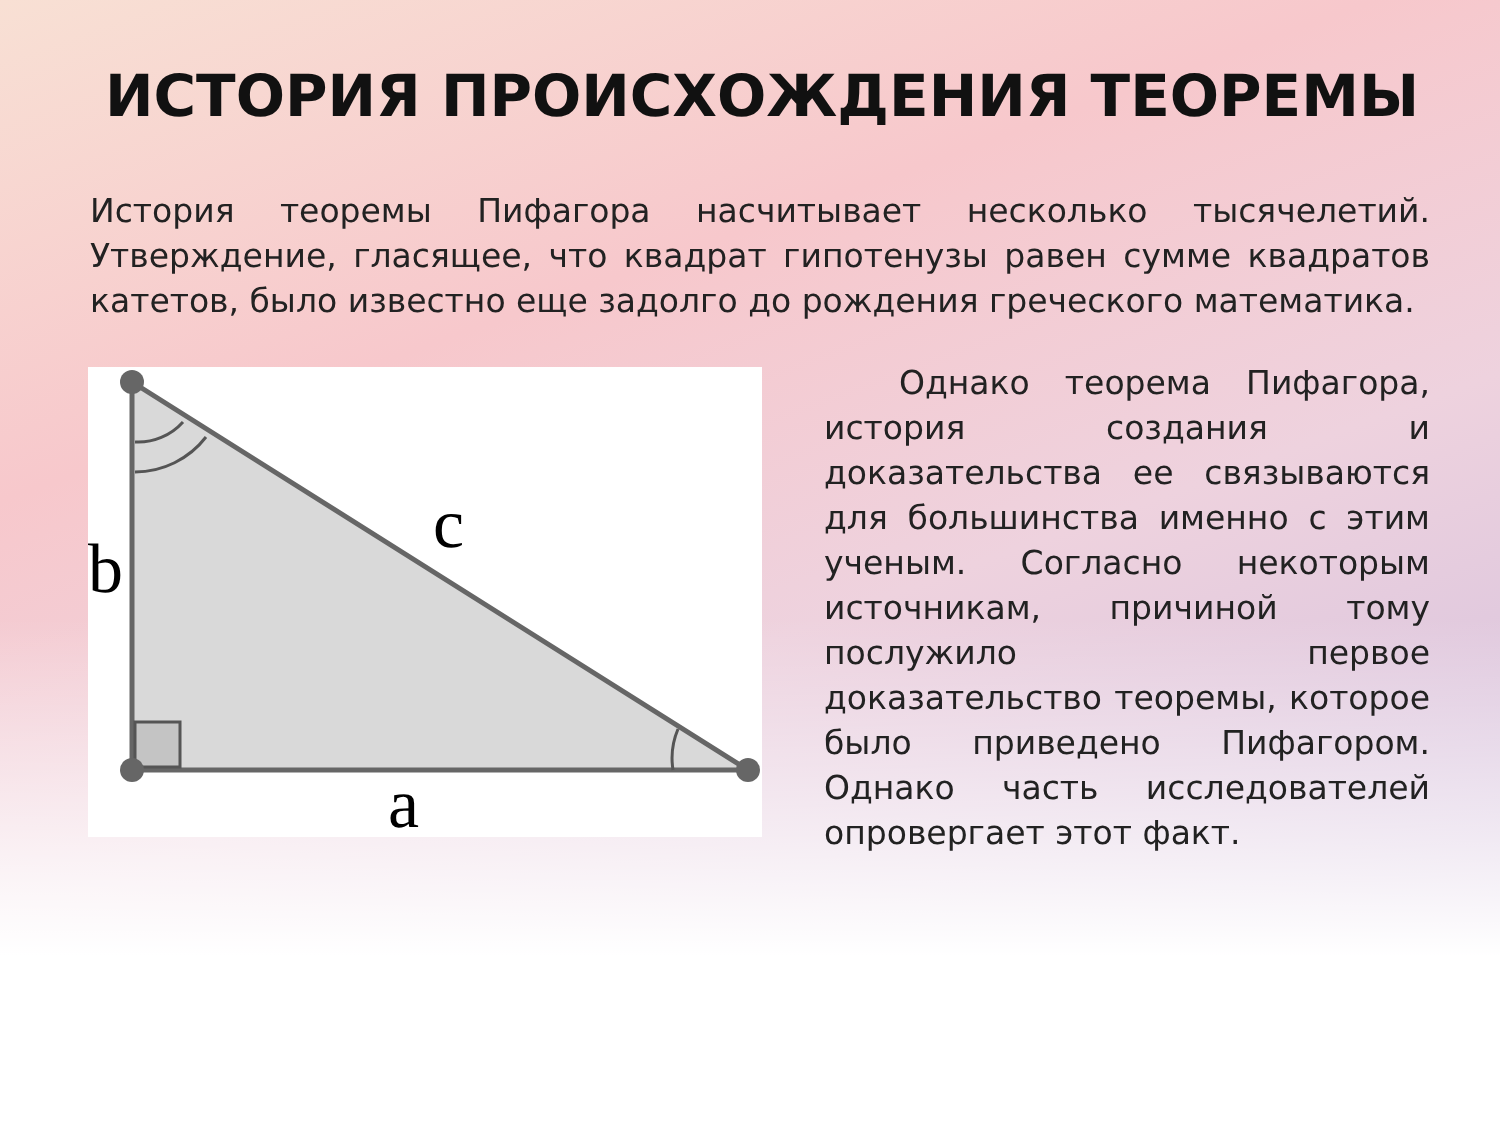ИСТОРИЯ ПРОИСХОЖДЕНИЯ ТЕОРЕМЫ
История теоремы Пифагора насчитывает несколько тысячелетий. Утверждение, гласящее, что квадрат гипотенузы равен сумме квадратов катетов, было известно еще задолго до рождения греческого математика.
b
c
a
Однако теорема Пифагора, история создания и доказательства ее связываются для большинства именно с этим ученым. Согласно некоторым источникам, причиной тому послужило первое доказательство теоремы, которое было приведено Пифагором. Однако часть исследователей опровергает этот факт.